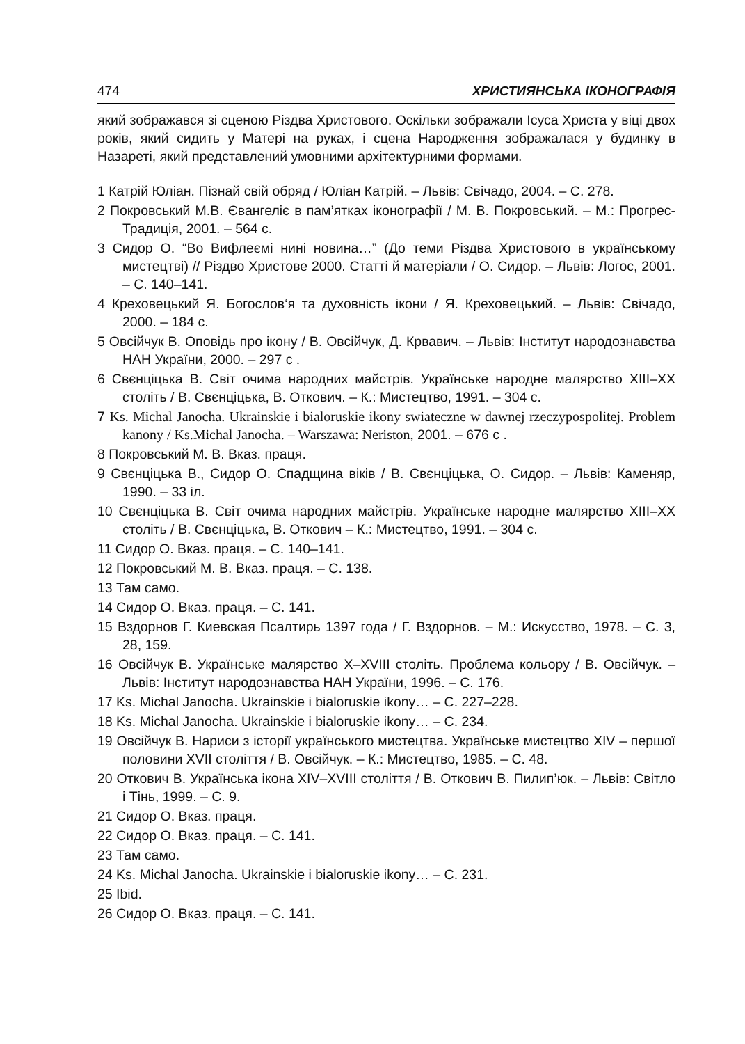474 ХРИСТИЯНСЬКА ІКОНОГРАФІЯ
який зображався зі сценою Різдва Христового. Оскільки зображали Ісуса Христа у віці двох років, який сидить у Матері на руках, і сцена Народження зображалася у будинку в Назареті, який представлений умовними архітектурними формами.
1 Катрій Юліан. Пізнай свій обряд / Юліан Катрій. – Львів: Свічадо, 2004. – С. 278.
2 Покровський М.В. Євангеліє в пам’ятках іконографії / М. В. Покровський. – М.: Прогрес-Традиція, 2001. – 564 с.
3 Сидор О. “Во Вифлеємі нині новина…” (До теми Різдва Христового в українському мистецтві) // Різдво Христове 2000. Статті й матеріали / О. Сидор. – Львів: Логос, 2001. – С. 140–141.
4 Креховецький Я. Богослов‘я та духовність ікони / Я. Креховецький. – Львів: Свічадо, 2000. – 184 с.
5 Овсійчук В. Оповідь про ікону / В. Овсійчук, Д. Крвавич. – Львів: Інститут народознавства НАН України, 2000. – 297 с .
6 Свєнціцька В. Світ очима народних майстрів. Українське народне малярство XIII–XX століть / В. Свєнціцька, В. Откович. – К.: Мистецтво, 1991. – 304 с.
7 Ks. Michal Janocha. Ukrainskie i bialoruskie ikony swiateczne w dawnej rzeczypospolitej. Problem kanony / Ks.Michal Janocha. – Warszawa: Neriston, 2001. – 676 с .
8 Покровський М. В. Вказ. праця.
9 Свєнціцька В., Сидор О. Спадщина віків / В. Свєнціцька, О. Сидор. – Львів: Каменяр, 1990. – 33 іл.
10 Свєнціцька В. Світ очима народних майстрів. Українське народне малярство XIII–XX століть / В. Свєнціцька, В. Откович – К.: Мистецтво, 1991. – 304 с.
11 Сидор О. Вказ. праця. – С. 140–141.
12 Покровський М. В. Вказ. праця. – С. 138.
13 Там само.
14 Сидор О. Вказ. праця. – С. 141.
15 Вздорнов Г. Киевская Псалтирь 1397 года / Г. Вздорнов. – М.: Искусство, 1978. – С. 3, 28, 159.
16 Овсійчук В. Українське малярство X–XVIII століть. Проблема кольору / В. Овсійчук. – Львів: Інститут народознавства НАН України, 1996. – С. 176.
17 Ks. Michal Janocha. Ukrainskie i bialoruskie ikony… – С. 227–228.
18 Ks. Michal Janocha. Ukrainskie i bialoruskie ikony… – С. 234.
19 Овсійчук В. Нариси з історії українського мистецтва. Українське мистецтво XIV – першої половини XVII століття / В. Овсійчук. – К.: Мистецтво, 1985. – С. 48.
20 Откович В. Українська ікона XIV–XVIII століття / В. Откович В. Пилип’юк. – Львів: Світло і Тінь, 1999. – С. 9.
21 Сидор О. Вказ. праця.
22 Сидор О. Вказ. праця. – С. 141.
23 Там само.
24 Ks. Michal Janocha. Ukrainskie i bialoruskie ikony… – С. 231.
25 Ibid.
26 Сидор О. Вказ. праця. – С. 141.